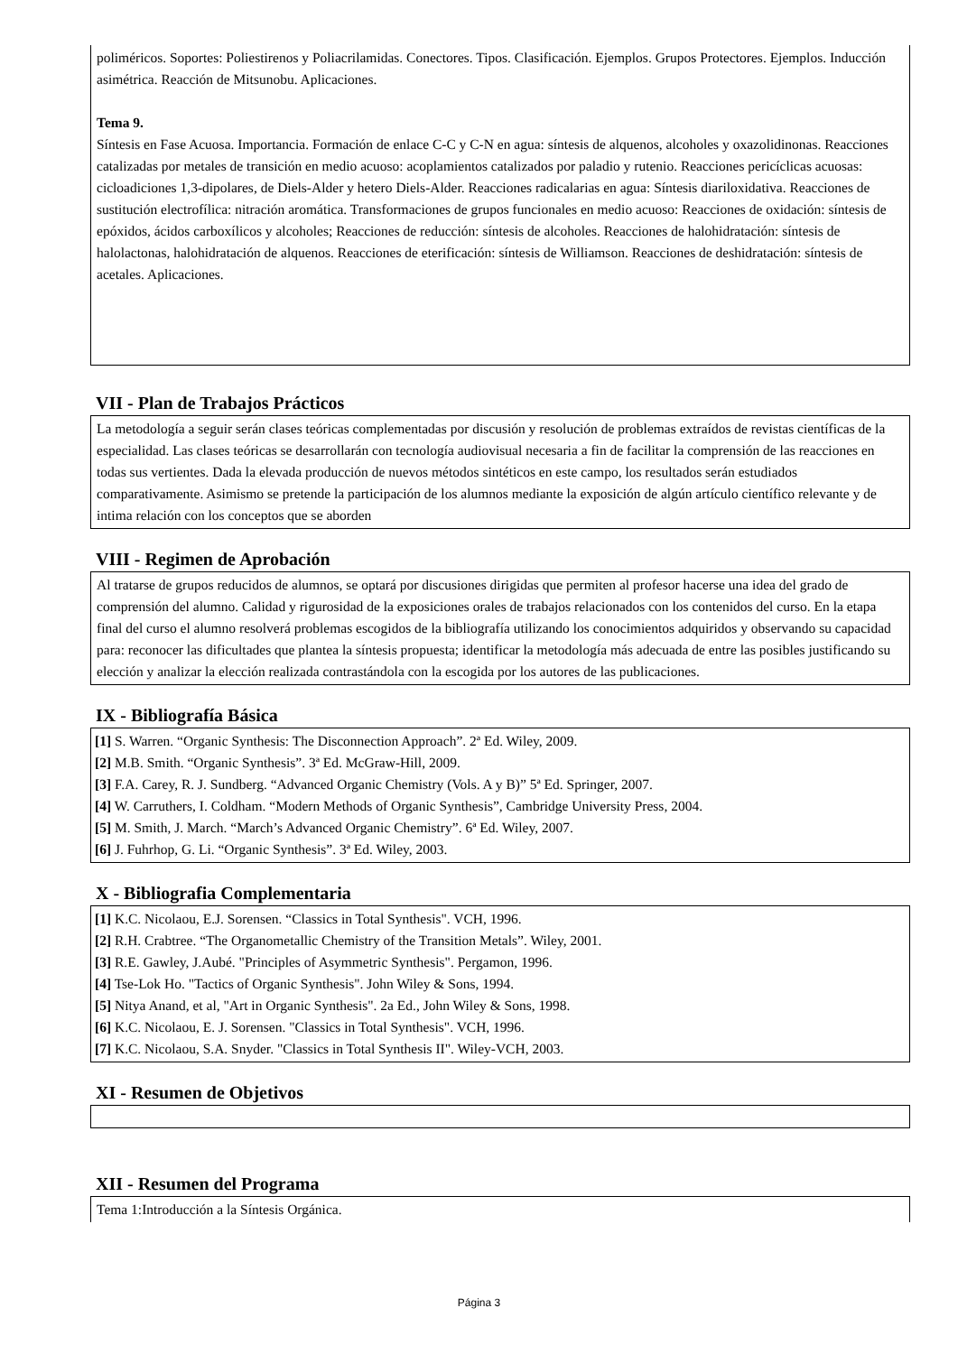poliméricos. Soportes: Poliestirenos y Poliacrilamidas. Conectores. Tipos. Clasificación. Ejemplos. Grupos Protectores. Ejemplos. Inducción asimétrica. Reacción de Mitsunobu. Aplicaciones.
Tema 9.
Síntesis en Fase Acuosa. Importancia. Formación de enlace C-C y C-N en agua: síntesis de alquenos, alcoholes y oxazolidinonas. Reacciones catalizadas por metales de transición en medio acuoso: acoplamientos catalizados por paladio y rutenio. Reacciones pericíclicas acuosas: cicloadiciones 1,3-dipolares, de Diels-Alder y hetero Diels-Alder. Reacciones radicalarias en agua: Síntesis diariloxidativa. Reacciones de sustitución electrofílica: nitración aromática. Transformaciones de grupos funcionales en medio acuoso: Reacciones de oxidación: síntesis de epóxidos, ácidos carboxílicos y alcoholes; Reacciones de reducción: síntesis de alcoholes. Reacciones de halohidratación: síntesis de halolactonas, halohidratación de alquenos. Reacciones de eterificación: síntesis de Williamson. Reacciones de deshidratación: síntesis de acetales. Aplicaciones.
VII - Plan de Trabajos Prácticos
La metodología a seguir serán clases teóricas complementadas por discusión y resolución de problemas extraídos de revistas científicas de la especialidad. Las clases teóricas se desarrollarán con tecnología audiovisual necesaria a fin de facilitar la comprensión de las reacciones en todas sus vertientes. Dada la elevada producción de nuevos métodos sintéticos en este campo, los resultados serán estudiados comparativamente. Asimismo se pretende la participación de los alumnos mediante la exposición de algún artículo científico relevante y de intima relación con los conceptos que se aborden
VIII - Regimen de Aprobación
Al tratarse de grupos reducidos de alumnos, se optará por discusiones dirigidas que permiten al profesor hacerse una idea del grado de comprensión del alumno. Calidad y rigurosidad de la exposiciones orales de trabajos relacionados con los contenidos del curso. En la etapa final del curso el alumno resolverá problemas escogidos de la bibliografía utilizando los conocimientos adquiridos y observando su capacidad para: reconocer las dificultades que plantea la síntesis propuesta; identificar la metodología más adecuada de entre las posibles justificando su elección y analizar la elección realizada contrastándola con la escogida por los autores de las publicaciones.
IX - Bibliografía Básica
[1] S. Warren. “Organic Synthesis: The Disconnection Approach”. 2ª Ed. Wiley, 2009.
[2] M.B. Smith. “Organic Synthesis”. 3ª Ed. McGraw-Hill, 2009.
[3] F.A. Carey, R. J. Sundberg. “Advanced Organic Chemistry (Vols. A y B)” 5ª Ed. Springer, 2007.
[4] W. Carruthers, I. Coldham. “Modern Methods of Organic Synthesis”, Cambridge University Press, 2004.
[5] M. Smith, J. March. “March’s Advanced Organic Chemistry”. 6ª Ed. Wiley, 2007.
[6] J. Fuhrhop, G. Li. “Organic Synthesis”. 3ª Ed. Wiley, 2003.
X - Bibliografia Complementaria
[1] K.C. Nicolaou, E.J. Sorensen. “Classics in Total Synthesis". VCH, 1996.
[2] R.H. Crabtree. “The Organometallic Chemistry of the Transition Metals”. Wiley, 2001.
[3] R.E. Gawley, J.Aubé. "Principles of Asymmetric Synthesis". Pergamon, 1996.
[4] Tse-Lok Ho. "Tactics of Organic Synthesis". John Wiley & Sons, 1994.
[5] Nitya Anand, et al, "Art in Organic Synthesis". 2a Ed., John Wiley & Sons, 1998.
[6] K.C. Nicolaou, E. J. Sorensen. "Classics in Total Synthesis". VCH, 1996.
[7] K.C. Nicolaou, S.A. Snyder. "Classics in Total Synthesis II". Wiley-VCH, 2003.
XI - Resumen de Objetivos
XII - Resumen del Programa
Tema 1:Introducción a la Síntesis Orgánica.
Página 3